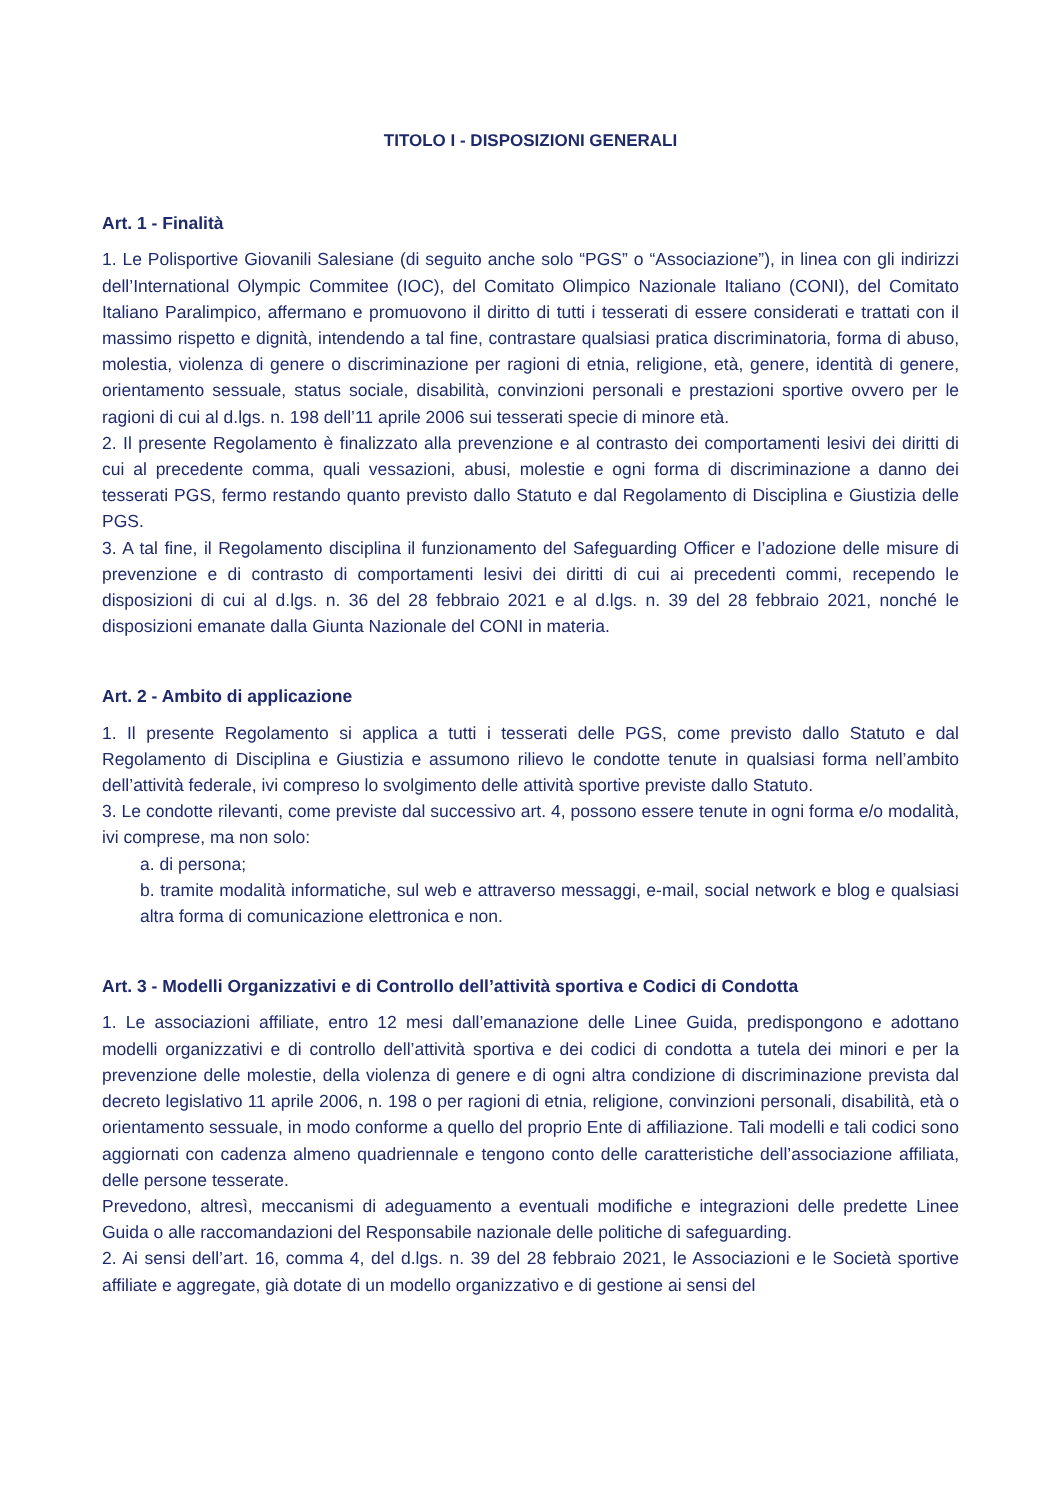TITOLO I - DISPOSIZIONI GENERALI
Art. 1 - Finalità
1. Le Polisportive Giovanili Salesiane (di seguito anche solo “PGS” o “Associazione”), in linea con gli indirizzi dell’International Olympic Commitee (IOC), del Comitato Olimpico Nazionale Italiano (CONI), del Comitato Italiano Paralimpico, affermano e promuovono il diritto di tutti i tesserati di essere considerati e trattati con il massimo rispetto e dignità, intendendo a tal fine, contrastare qualsiasi pratica discriminatoria, forma di abuso, molestia, violenza di genere o discriminazione per ragioni di etnia, religione, età, genere, identità di genere, orientamento sessuale, status sociale, disabilità, convinzioni personali e prestazioni sportive ovvero per le ragioni di cui al d.lgs. n. 198 dell’11 aprile 2006 sui tesserati specie di minore età.
2. Il presente Regolamento è finalizzato alla prevenzione e al contrasto dei comportamenti lesivi dei diritti di cui al precedente comma, quali vessazioni, abusi, molestie e ogni forma di discriminazione a danno dei tesserati PGS, fermo restando quanto previsto dallo Statuto e dal Regolamento di Disciplina e Giustizia delle PGS.
3. A tal fine, il Regolamento disciplina il funzionamento del Safeguarding Officer e l’adozione delle misure di prevenzione e di contrasto di comportamenti lesivi dei diritti di cui ai precedenti commi, recependo le disposizioni di cui al d.lgs. n. 36 del 28 febbraio 2021 e al d.lgs. n. 39 del 28 febbraio 2021, nonché le disposizioni emanate dalla Giunta Nazionale del CONI in materia.
Art. 2 - Ambito di applicazione
1. Il presente Regolamento si applica a tutti i tesserati delle PGS, come previsto dallo Statuto e dal Regolamento di Disciplina e Giustizia e assumono rilievo le condotte tenute in qualsiasi forma nell’ambito dell’attività federale, ivi compreso lo svolgimento delle attività sportive previste dallo Statuto.
3. Le condotte rilevanti, come previste dal successivo art. 4, possono essere tenute in ogni forma e/o modalità, ivi comprese, ma non solo:
a. di persona;
b. tramite modalità informatiche, sul web e attraverso messaggi, e-mail, social network e blog e qualsiasi altra forma di comunicazione elettronica e non.
Art. 3 - Modelli Organizzativi e di Controllo dell’attività sportiva e Codici di Condotta
1. Le associazioni affiliate, entro 12 mesi dall’emanazione delle Linee Guida, predispongono e adottano modelli organizzativi e di controllo dell’attività sportiva e dei codici di condotta a tutela dei minori e per la prevenzione delle molestie, della violenza di genere e di ogni altra condizione di discriminazione prevista dal decreto legislativo 11 aprile 2006, n. 198 o per ragioni di etnia, religione, convinzioni personali, disabilità, età o orientamento sessuale, in modo conforme a quello del proprio Ente di affiliazione. Tali modelli e tali codici sono aggiornati con cadenza almeno quadriennale e tengono conto delle caratteristiche dell’associazione affiliata, delle persone tesserate.
Prevedono, altresì, meccanismi di adeguamento a eventuali modifiche e integrazioni delle predette Linee Guida o alle raccomandazioni del Responsabile nazionale delle politiche di safeguarding.
2. Ai sensi dell’art. 16, comma 4, del d.lgs. n. 39 del 28 febbraio 2021, le Associazioni e le Società sportive affiliate e aggregate, già dotate di un modello organizzativo e di gestione ai sensi del